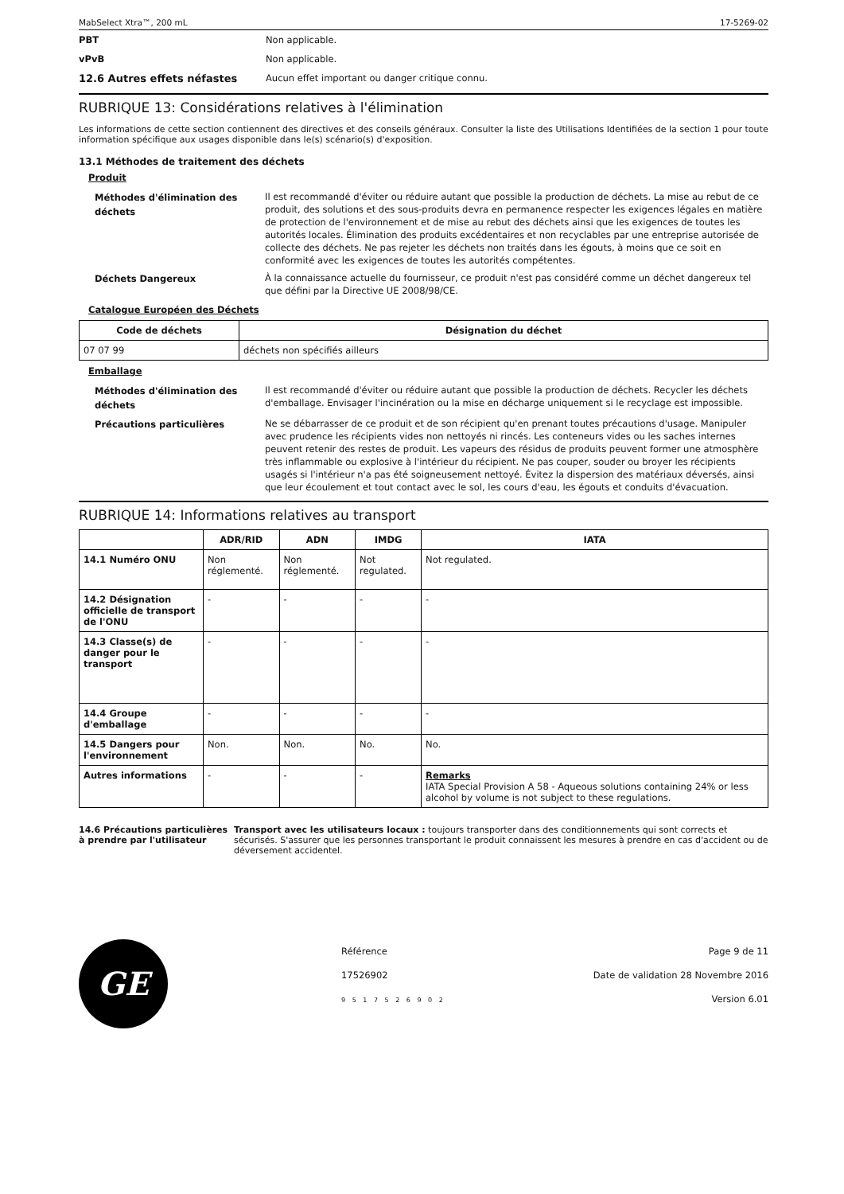MabSelect Xtra™, 200 mL 17-5269-02
PBT Non applicable.
vPvB Non applicable.
12.6 Autres effets néfastes Aucun effet important ou danger critique connu.
RUBRIQUE 13: Considérations relatives à l'élimination
Les informations de cette section contiennent des directives et des conseils généraux. Consulter la liste des Utilisations Identifiées de la section 1 pour toute information spécifique aux usages disponible dans le(s) scénario(s) d'exposition.
13.1 Méthodes de traitement des déchets
Produit
Méthodes d'élimination des déchets Il est recommandé d'éviter ou réduire autant que possible la production de déchets. La mise au rebut de ce produit, des solutions et des sous-produits devra en permanence respecter les exigences légales en matière de protection de l'environnement et de mise au rebut des déchets ainsi que les exigences de toutes les autorités locales. Élimination des produits excédentaires et non recyclables par une entreprise autorisée de collecte des déchets. Ne pas rejeter les déchets non traités dans les égouts, à moins que ce soit en conformité avec les exigences de toutes les autorités compétentes.
Déchets Dangereux À la connaissance actuelle du fournisseur, ce produit n'est pas considéré comme un déchet dangereux tel que défini par la Directive UE 2008/98/CE.
Catalogue Européen des Déchets
| Code de déchets | Désignation du déchet |
| --- | --- |
| 07 07 99 | déchets non spécifiés ailleurs |
Emballage
Méthodes d'élimination des déchets Il est recommandé d'éviter ou réduire autant que possible la production de déchets. Recycler les déchets d'emballage. Envisager l'incinération ou la mise en décharge uniquement si le recyclage est impossible.
Précautions particulières Ne se débarrasser de ce produit et de son récipient qu'en prenant toutes précautions d'usage. Manipuler avec prudence les récipients vides non nettoyés ni rincés. Les conteneurs vides ou les saches internes peuvent retenir des restes de produit. Les vapeurs des résidus de produits peuvent former une atmosphère très inflammable ou explosive à l'intérieur du récipient. Ne pas couper, souder ou broyer les récipients usagés si l'intérieur n'a pas été soigneusement nettoyé. Évitez la dispersion des matériaux déversés, ainsi que leur écoulement et tout contact avec le sol, les cours d'eau, les égouts et conduits d'évacuation.
RUBRIQUE 14: Informations relatives au transport
| | ADR/RID | ADN | IMDG | IATA |
| --- | --- | --- | --- | --- |
| 14.1 Numéro ONU | Non réglementé. | Non réglementé. | Not regulated. | Not regulated. |
| 14.2 Désignation officielle de transport de l'ONU | - | - | - | - |
| 14.3 Classe(s) de danger pour le transport | - | - | - | - |
| 14.4 Groupe d'emballage | - | - | - | - |
| 14.5 Dangers pour l'environnement | Non. | Non. | No. | No. |
| Autres informations | - | - | - | Remarks IATA Special Provision A 58 - Aqueous solutions containing 24% or less alcohol by volume is not subject to these regulations. |
14.6 Précautions particulières à prendre par l'utilisateur Transport avec les utilisateurs locaux : toujours transporter dans des conditionnements qui sont corrects et sécurisés. S'assurer que les personnes transportant le produit connaissent les mesures à prendre en cas d'accident ou de déversement accidentel.
GE
Référence
17526902
9 5 1 7 5 2 6 9 0 2
Page 9 de 11
Date de validation 28 Novembre 2016
Version 6.01